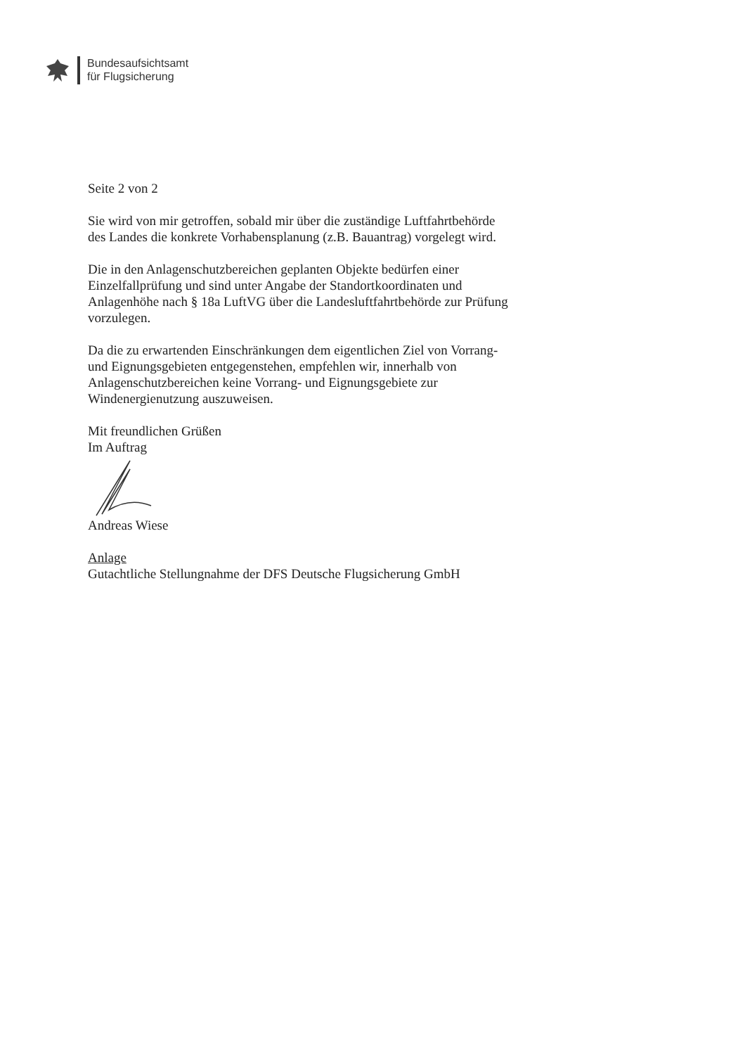Bundesaufsichtsamt
für Flugsicherung
Seite 2 von 2
Sie wird von mir getroffen, sobald mir über die zuständige Luftfahrtbehörde des Landes die konkrete Vorhabensplanung (z.B. Bauantrag) vorgelegt wird.
Die in den Anlagenschutzbereichen geplanten Objekte bedürfen einer Einzelfallprüfung und sind unter Angabe der Standortkoordinaten und Anlagenhöhe nach § 18a LuftVG über die Landesluftfahrtbehörde zur Prüfung vorzulegen.
Da die zu erwartenden Einschränkungen dem eigentlichen Ziel von Vorrang- und Eignungsgebieten entgegenstehen, empfehlen wir, innerhalb von Anlagenschutzbereichen keine Vorrang- und Eignungsgebiete zur Windenergienutzung auszuweisen.
Mit freundlichen Grüßen
Im Auftrag
Andreas Wiese
Anlage
Gutachtliche Stellungnahme der DFS Deutsche Flugsicherung GmbH